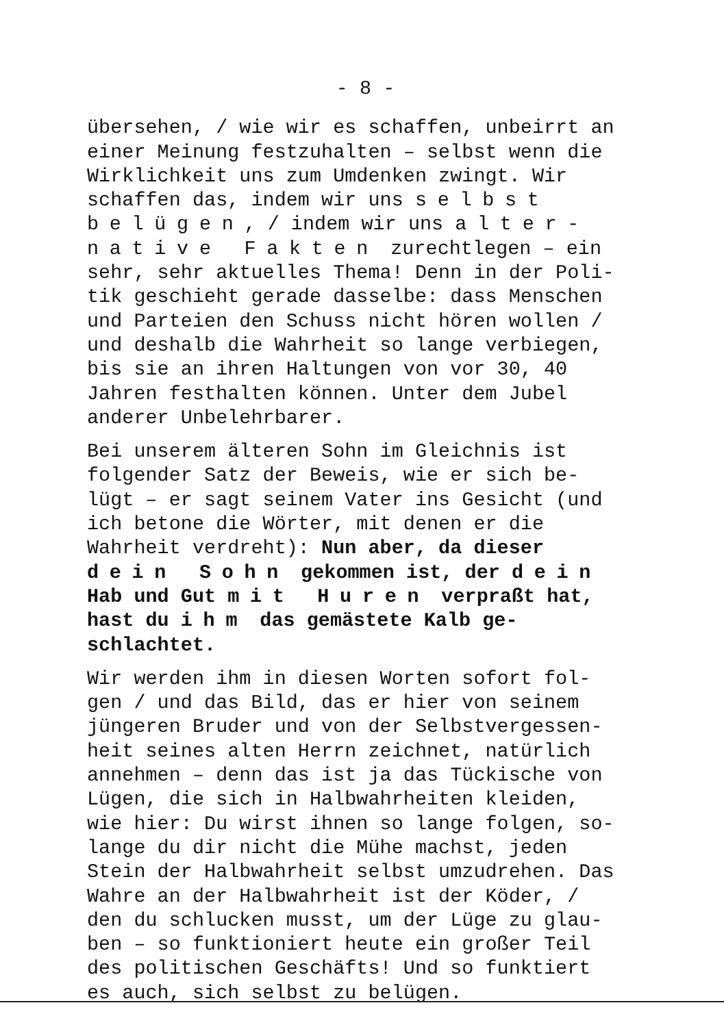- 8 -
übersehen, / wie wir es schaffen, unbeirrt an
einer Meinung festzuhalten – selbst wenn die
Wirklichkeit uns zum Umdenken zwingt. Wir
schaffen das, indem wir uns selbst
belügen, / indem wir uns alter-
native Fakten zurechtlegen – ein
sehr, sehr aktuelles Thema! Denn in der Poli-
tik geschieht gerade dasselbe: dass Menschen
und Parteien den Schuss nicht hören wollen /
und deshalb die Wahrheit so lange verbiegen,
bis sie an ihren Haltungen von vor 30, 40
Jahren festhalten können. Unter dem Jubel
anderer Unbelehrbarer.
Bei unserem älteren Sohn im Gleichnis ist
folgender Satz der Beweis, wie er sich be-
lügt – er sagt seinem Vater ins Gesicht (und
ich betone die Wörter, mit denen er die
Wahrheit verdreht): Nun aber, da dieser
dein Sohn gekommen ist, der dein
Hab und Gut mit Huren verpraßt hat,
hast du ihm das gemästete Kalb ge-
schlachtet.
Wir werden ihm in diesen Worten sofort fol-
gen / und das Bild, das er hier von seinem
jüngeren Bruder und von der Selbstvergessen-
heit seines alten Herrn zeichnet, natürlich
annehmen – denn das ist ja das Tückische von
Lügen, die sich in Halbwahrheiten kleiden,
wie hier: Du wirst ihnen so lange folgen, so-
lange du dir nicht die Mühe machst, jeden
Stein der Halbwahrheit selbst umzudrehen. Das
Wahre an der Halbwahrheit ist der Köder, /
den du schlucken musst, um der Lüge zu glau-
ben – so funktioniert heute ein großer Teil
des politischen Geschäfts! Und so funktiert
es auch, sich selbst zu belügen.